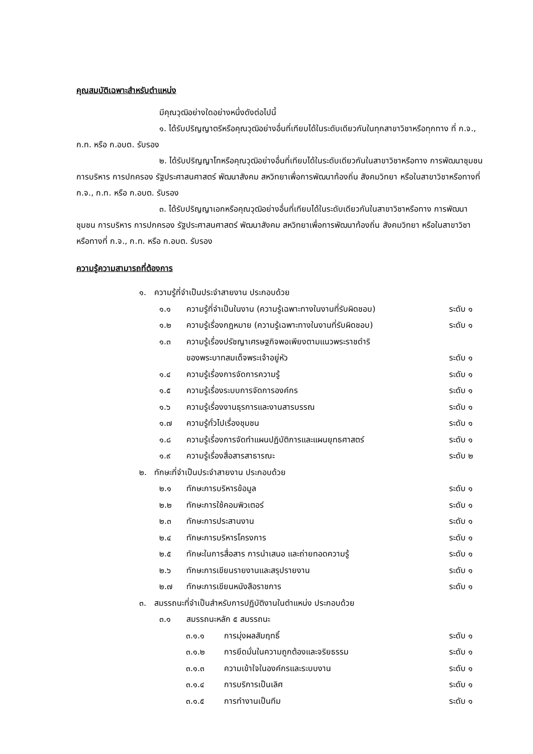คุณสมบัติเฉพาะสำหรับตำแหน่ง
มีคุณวุฒิอย่างใดอย่างหนึ่งดังต่อไปนี้
๑. ได้รับปริญญาตรีหรือคุณวุฒิอย่างอื่นที่เทียบได้ในระดับเดียวกันในทุกสาขาวิชาหรือทุกทาง ที่ ก.จ., ก.ท. หรือ ก.อบต. รับรอง
๒. ได้รับปริญญาโทหรือคุณวุฒิอย่างอื่นที่เทียบได้ในระดับเดียวกันในสาขาวิชาหรือทาง การพัฒนาชุมชน การบริหาร การปกครอง รัฐประศาสนศาสตร์ พัฒนาสังคม สหวิทยาเพื่อการพัฒนาท้องถิ่น สังคมวิทยา หรือในสาขาวิชาหรือทางที่ ก.จ., ก.ท. หรือ ก.อบต. รับรอง
๓. ได้รับปริญญาเอกหรือคุณวุฒิอย่างอื่นที่เทียบได้ในระดับเดียวกันในสาขาวิชาหรือทาง การพัฒนาชุมชน การบริหาร การปกครอง รัฐประศาสนศาสตร์ พัฒนาสังคม สหวิทยาเพื่อการพัฒนาท้องถิ่น สังคมวิทยา หรือในสาขาวิชาหรือทางที่ ก.จ., ก.ท. หรือ ก.อบต. รับรอง
ความรู้ความสามารถที่ต้องการ
๑. ความรู้ที่จำเป็นประจำสายงาน ประกอบด้วย
๑.๑ ความรู้ที่จำเป็นในงาน (ความรู้เฉพาะทางในงานที่รับผิดชอบ) ระดับ ๑
๑.๒ ความรู้เรื่องกฎหมาย (ความรู้เฉพาะทางในงานที่รับผิดชอบ) ระดับ ๑
๑.๓ ความรู้เรื่องปรัชญาเศรษฐกิจพอเพียงตามแนวพระราชดำริ
ของพระบาทสมเด็จพระเจ้าอยู่หัว
ระดับ ๑
๑.๔ ความรู้เรื่องการจัดการความรู้ ระดับ ๑
๑.๕ ความรู้เรื่องระบบการจัดการองค์กร ระดับ ๑
๑.๖ ความรู้เรื่องงานธุรการและงานสารบรรณ ระดับ ๑
๑.๗ ความรู้ทั่วไปเรื่องชุมชน ระดับ ๑
๑.๘ ความรู้เรื่องการจัดทำแผนปฏิบัติการและแผนยุทธศาสตร์ ระดับ ๑
๑.๙ ความรู้เรื่องสื่อสารสาธารณะ ระดับ ๒
๒. ทักษะที่จำเป็นประจำสายงาน ประกอบด้วย
๒.๑ ทักษะการบริหารข้อมูล ระดับ ๑
๒.๒ ทักษะการใช้คอมพิวเตอร์ ระดับ ๑
๒.๓ ทักษะการประสานงาน ระดับ ๑
๒.๔ ทักษะการบริหารโครงการ ระดับ ๑
๒.๕ ทักษะในการสื่อสาร การนำเสนอ และถ่ายทอดความรู้ ระดับ ๑
๒.๖ ทักษะการเขียนรายงานและสรุปรายงาน ระดับ ๑
๒.๗ ทักษะการเขียนหนังสือราชการ ระดับ ๑
๓. สมรรถนะที่จำเป็นสำหรับการปฏิบัติงานในตำแหน่ง ประกอบด้วย
๓.๑ สมรรถนะหลัก ๕ สมรรถนะ
๓.๑.๑ การมุ่งผลสัมฤทธิ์ ระดับ ๑
๓.๑.๒ การยึดมั่นในความถูกต้องและจริยธรรม ระดับ ๑
๓.๑.๓ ความเข้าใจในองค์กรและระบบงาน ระดับ ๑
๓.๑.๔ การบริการเป็นเลิศ ระดับ ๑
๓.๑.๕ การทำงานเป็นทีม ระดับ ๑